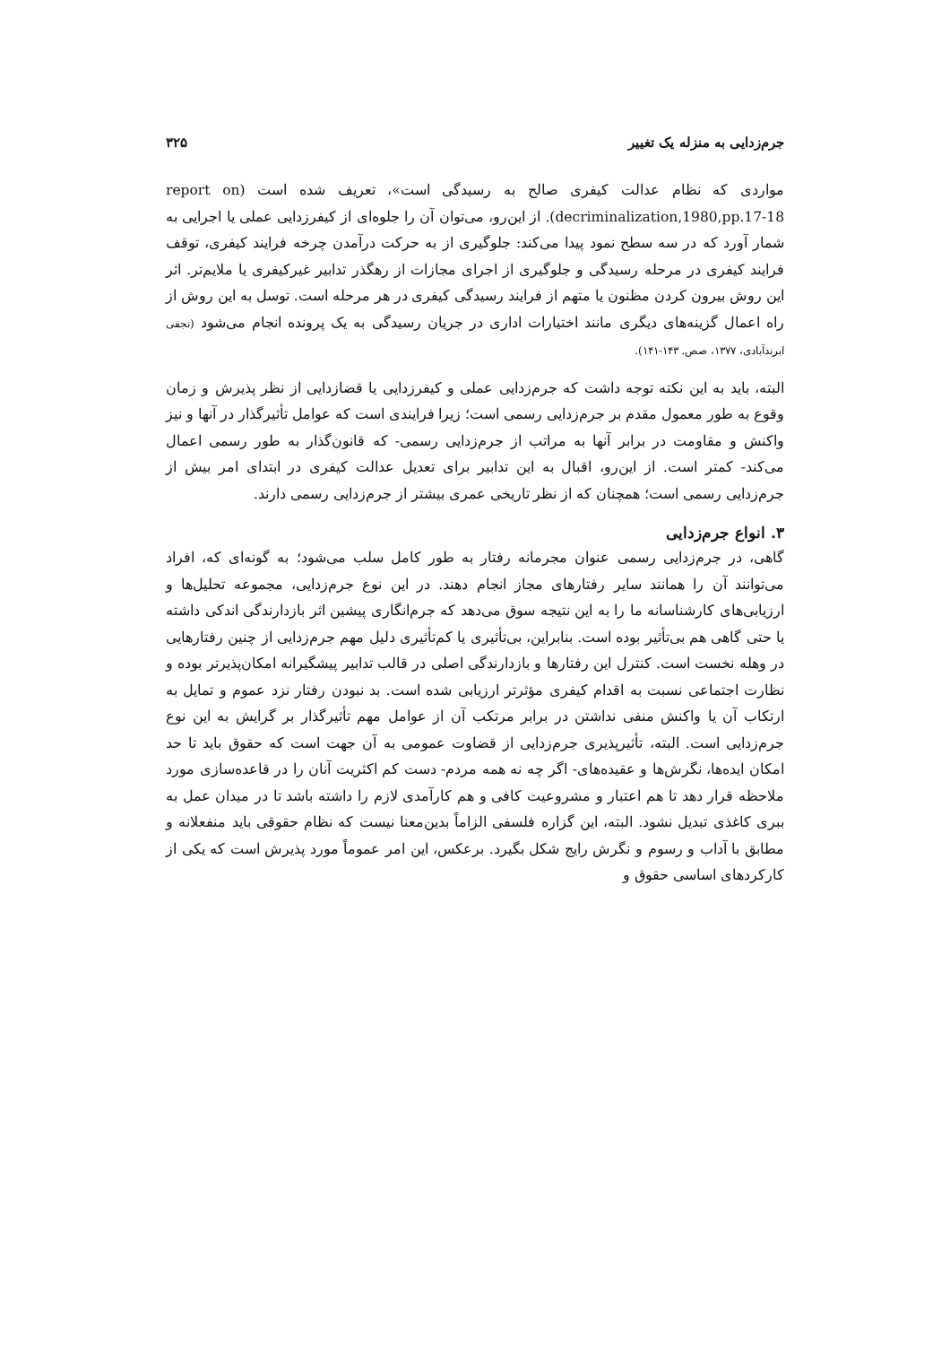جرم‌زدایی به منزله یک تغییر ۳۲۵
مواردی که نظام عدالت کیفری صالح به رسیدگی است»، تعریف شده است (report on decriminalization,1980,pp.17-18). از این‌رو، می‌توان آن را جلوه‌ای از کیفرزدایی عملی یا اجرایی به شمار آورد که در سه سطح نمود پیدا می‌کند: جلوگیری از به حرکت درآمدن چرخه فرایند کیفری، توقف فرایند کیفری در مرحله رسیدگی و جلوگیری از اجرای مجازات از رهگذر تدابیر غیرکیفری یا ملایم‌تر. اثر این روش بیرون کردن مظنون یا متهم از فرایند رسیدگی کیفری در هر مرحله است. توسل به این روش از راه اعمال گزینه‌های دیگری مانند اختیارات اداری در جریان رسیدگی به یک پرونده انجام می‌شود (نجفی ابرندآبادی، ۱۳۷۷، صص. ۱۴۳-۱۴۱).
البته، باید به این نکته توجه داشت که جرم‌زدایی عملی و کیفرزدایی یا قضازدایی از نظر پذیرش و زمان وقوع به طور معمول مقدم بر جرم‌زدایی رسمی است؛ زیرا فرایندی است که عوامل تأثیرگذار در آنها و نیز واکنش و مقاومت در برابر آنها به مراتب از جرم‌زدایی رسمی- که قانون‌گذار به طور رسمی اعمال می‌کند- کمتر است. از این‌رو، اقبال به این تدابیر برای تعدیل عدالت کیفری در ابتدای امر بیش از جرم‌زدایی رسمی است؛ همچنان که از نظر تاریخی عمری بیشتر از جرم‌زدایی رسمی دارند.
۳. انواع جرم‌زدایی
گاهی، در جرم‌زدایی رسمی عنوان مجرمانه رفتار به طور کامل سلب می‌شود؛ به گونه‌ای که، افراد می‌توانند آن را همانند سایر رفتارهای مجاز انجام دهند. در این نوع جرم‌زدایی، مجموعه تحلیل‌ها و ارزیابی‌های کارشناسانه ما را به این نتیجه سوق می‌دهد که جرم‌انگاری پیشین اثر بازدارندگی اندکی داشته یا حتی گاهی هم بی‌تأثیر بوده است. بنابراین، بی‌تأثیری یا کم‌تأثیری دلیل مهم جرم‌زدایی از چنین رفتارهایی در وهله نخست است. کنترل این رفتارها و بازدارندگی اصلی در قالب تدابیر پیشگیرانه امکان‌پذیرتر بوده و نظارت اجتماعی نسبت به اقدام کیفری مؤثرتر ارزیابی شده است. بد نبودن رفتار نزد عموم و تمایل به ارتکاب آن یا واکنش منفی نداشتن در برابر مرتکب آن از عوامل مهم تأثیرگذار بر گرایش به این نوع جرم‌زدایی است. البته، تأثیرپذیری جرم‌زدایی از قضاوت عمومی به آن جهت است که حقوق باید تا حد امکان ایده‌ها، نگرش‌ها و عقیده‌های- اگر چه نه همه مردم- دست کم اکثریت آنان را در قاعده‌سازی مورد ملاحظه قرار دهد تا هم اعتبار و مشروعیت کافی و هم کارآمدی لازم را داشته باشد تا در میدان عمل به ببری کاغذی تبدیل نشود. البته، این گزاره فلسفی الزاماً بدین‌معنا نیست که نظام حقوقی باید منفعلانه و مطابق با آداب و رسوم و نگرش رایج شکل بگیرد. برعکس، این امر عموماً مورد پذیرش است که یکی از کارکردهای اساسی حقوق و